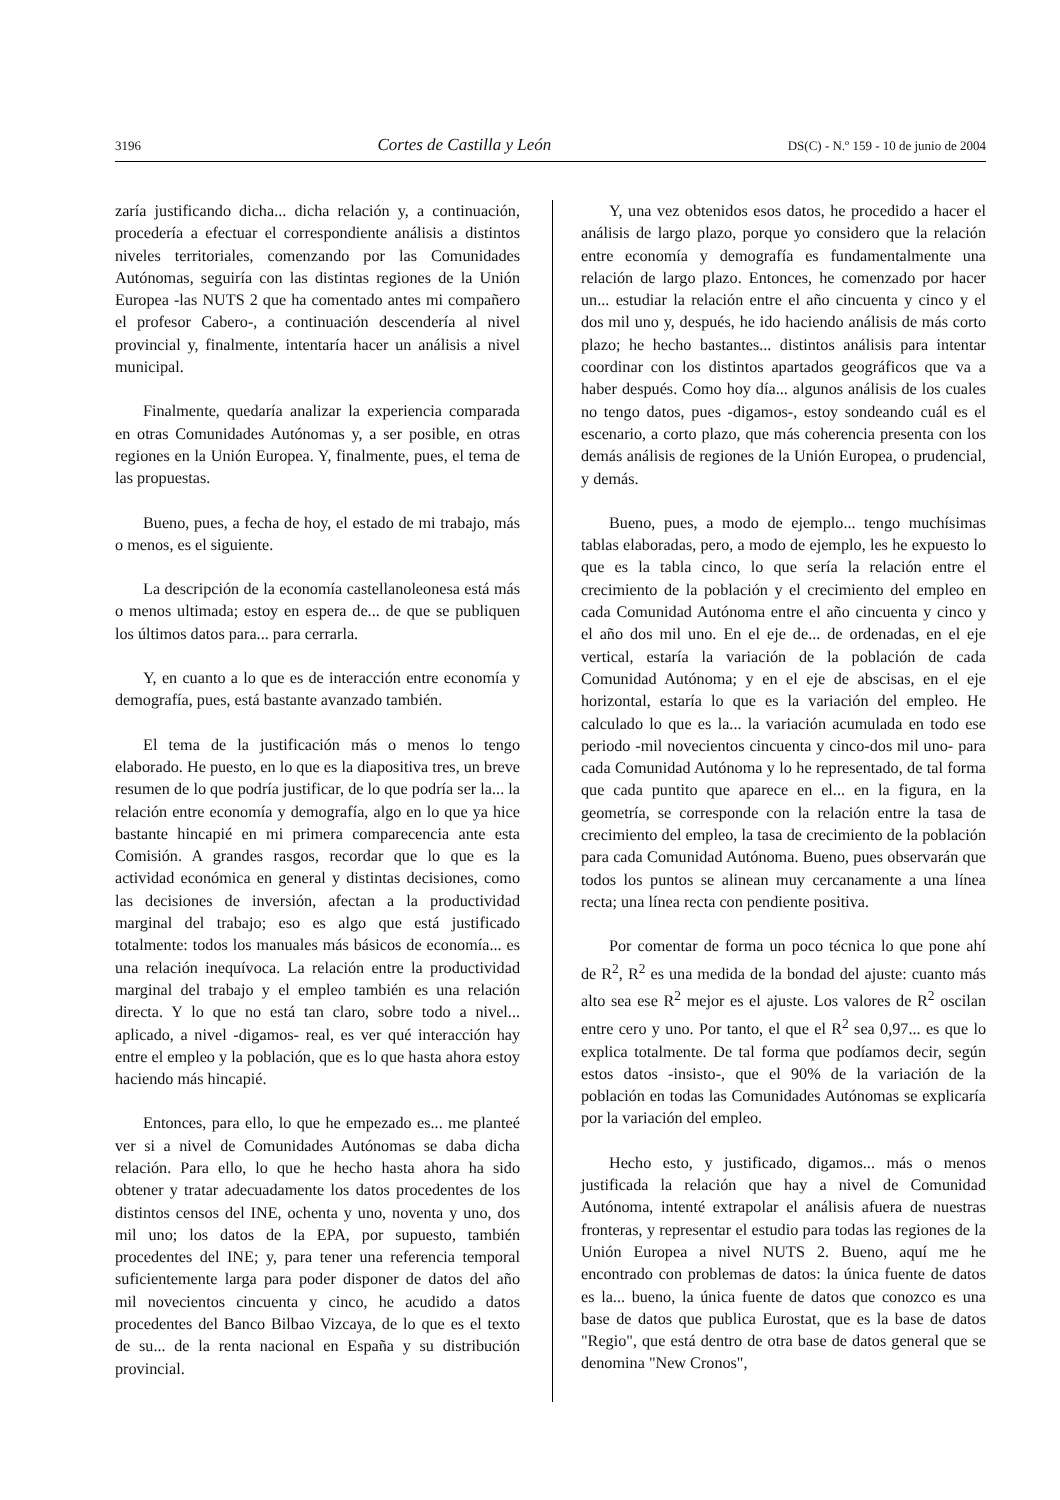3196 Cortes de Castilla y León DS(C) - N.º 159 - 10 de junio de 2004
zaría justificando dicha... dicha relación y, a continuación, procedería a efectuar el correspondiente análisis a distintos niveles territoriales, comenzando por las Comunidades Autónomas, seguiría con las distintas regiones de la Unión Europea -las NUTS 2 que ha comentado antes mi compañero el profesor Cabero-, a continuación descendería al nivel provincial y, finalmente, intentaría hacer un análisis a nivel municipal.
Finalmente, quedaría analizar la experiencia comparada en otras Comunidades Autónomas y, a ser posible, en otras regiones en la Unión Europea. Y, finalmente, pues, el tema de las propuestas.
Bueno, pues, a fecha de hoy, el estado de mi trabajo, más o menos, es el siguiente.
La descripción de la economía castellanoleonesa está más o menos ultimada; estoy en espera de... de que se publiquen los últimos datos para... para cerrarla.
Y, en cuanto a lo que es de interacción entre economía y demografía, pues, está bastante avanzado también.
El tema de la justificación más o menos lo tengo elaborado. He puesto, en lo que es la diapositiva tres, un breve resumen de lo que podría justificar, de lo que podría ser la... la relación entre economía y demografía, algo en lo que ya hice bastante hincapié en mi primera comparecencia ante esta Comisión. A grandes rasgos, recordar que lo que es la actividad económica en general y distintas decisiones, como las decisiones de inversión, afectan a la productividad marginal del trabajo; eso es algo que está justificado totalmente: todos los manuales más básicos de economía... es una relación inequívoca. La relación entre la productividad marginal del trabajo y el empleo también es una relación directa. Y lo que no está tan claro, sobre todo a nivel... aplicado, a nivel -digamos- real, es ver qué interacción hay entre el empleo y la población, que es lo que hasta ahora estoy haciendo más hincapié.
Entonces, para ello, lo que he empezado es... me planteé ver si a nivel de Comunidades Autónomas se daba dicha relación. Para ello, lo que he hecho hasta ahora ha sido obtener y tratar adecuadamente los datos procedentes de los distintos censos del INE, ochenta y uno, noventa y uno, dos mil uno; los datos de la EPA, por supuesto, también procedentes del INE; y, para tener una referencia temporal suficientemente larga para poder disponer de datos del año mil novecientos cincuenta y cinco, he acudido a datos procedentes del Banco Bilbao Vizcaya, de lo que es el texto de su... de la renta nacional en España y su distribución provincial.
Y, una vez obtenidos esos datos, he procedido a hacer el análisis de largo plazo, porque yo considero que la relación entre economía y demografía es fundamentalmente una relación de largo plazo. Entonces, he comenzado por hacer un... estudiar la relación entre el año cincuenta y cinco y el dos mil uno y, después, he ido haciendo análisis de más corto plazo; he hecho bastantes... distintos análisis para intentar coordinar con los distintos apartados geográficos que va a haber después. Como hoy día... algunos análisis de los cuales no tengo datos, pues -digamos-, estoy sondeando cuál es el escenario, a corto plazo, que más coherencia presenta con los demás análisis de regiones de la Unión Europea, o prudencial, y demás.
Bueno, pues, a modo de ejemplo... tengo muchísimas tablas elaboradas, pero, a modo de ejemplo, les he expuesto lo que es la tabla cinco, lo que sería la relación entre el crecimiento de la población y el crecimiento del empleo en cada Comunidad Autónoma entre el año cincuenta y cinco y el año dos mil uno. En el eje de... de ordenadas, en el eje vertical, estaría la variación de la población de cada Comunidad Autónoma; y en el eje de abscisas, en el eje horizontal, estaría lo que es la variación del empleo. He calculado lo que es la... la variación acumulada en todo ese periodo -mil novecientos cincuenta y cinco-dos mil uno- para cada Comunidad Autónoma y lo he representado, de tal forma que cada puntito que aparece en el... en la figura, en la geometría, se corresponde con la relación entre la tasa de crecimiento del empleo, la tasa de crecimiento de la población para cada Comunidad Autónoma. Bueno, pues observarán que todos los puntos se alinean muy cercanamente a una línea recta; una línea recta con pendiente positiva.
Por comentar de forma un poco técnica lo que pone ahí de R<sup>2</sup>, R<sup>2</sup> es una medida de la bondad del ajuste: cuanto más alto sea ese R<sup>2</sup> mejor es el ajuste. Los valores de R<sup>2</sup> oscilan entre cero y uno. Por tanto, el que el R<sup>2</sup> sea 0,97... es que lo explica totalmente. De tal forma que podíamos decir, según estos datos -insisto-, que el 90% de la variación de la población en todas las Comunidades Autónomas se explicaría por la variación del empleo.
Hecho esto, y justificado, digamos... más o menos justificada la relación que hay a nivel de Comunidad Autónoma, intenté extrapolar el análisis afuera de nuestras fronteras, y representar el estudio para todas las regiones de la Unión Europea a nivel NUTS 2. Bueno, aquí me he encontrado con problemas de datos: la única fuente de datos es la... bueno, la única fuente de datos que conozco es una base de datos que publica Eurostat, que es la base de datos "Regio", que está dentro de otra base de datos general que se denomina "New Cronos",